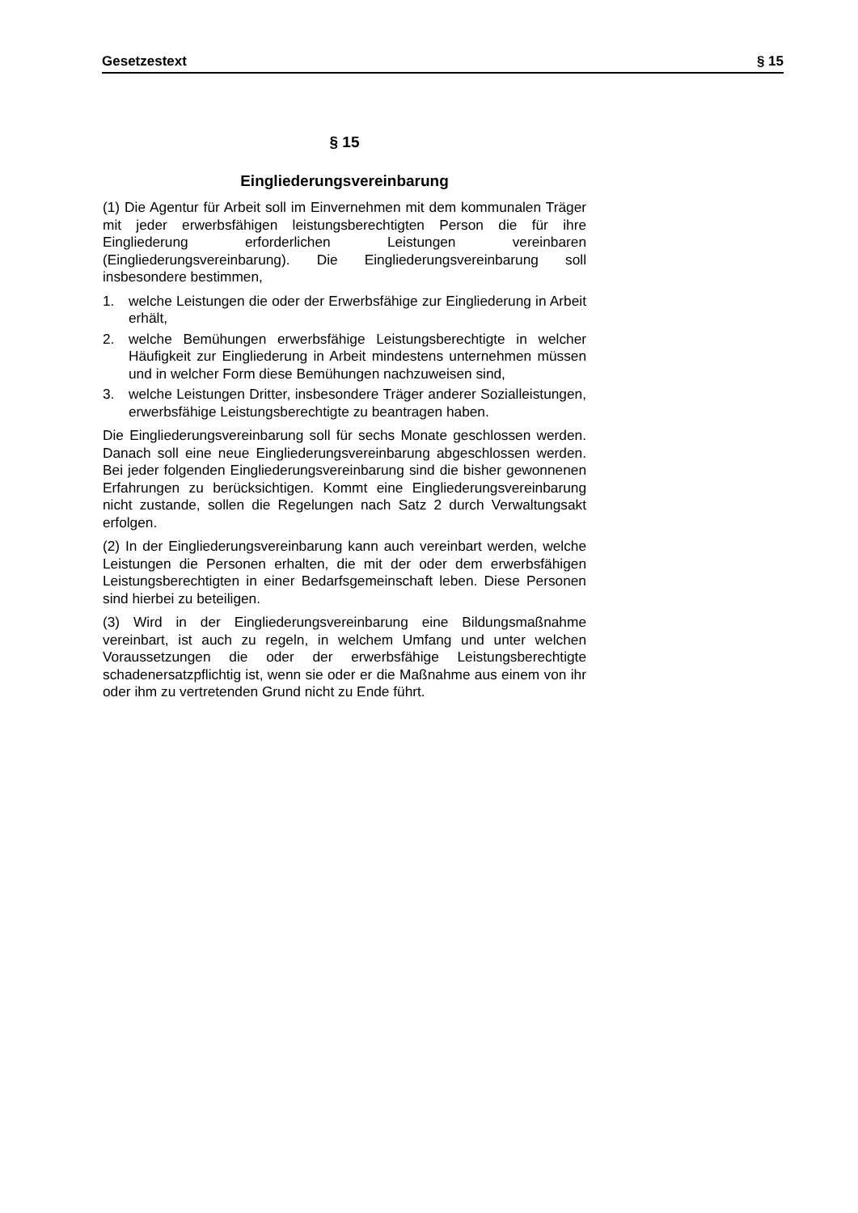Gesetzestext § 15
§ 15
Eingliederungsvereinbarung
(1) Die Agentur für Arbeit soll im Einvernehmen mit dem kommunalen Träger mit jeder erwerbsfähigen leistungsberechtigten Person die für ihre Eingliederung erforderlichen Leistungen vereinbaren (Eingliederungsvereinbarung). Die Eingliederungsvereinbarung soll insbesondere bestimmen,
1. welche Leistungen die oder der Erwerbsfähige zur Eingliederung in Arbeit erhält,
2. welche Bemühungen erwerbsfähige Leistungsberechtigte in welcher Häufigkeit zur Eingliederung in Arbeit mindestens unternehmen müssen und in welcher Form diese Bemühungen nachzuweisen sind,
3. welche Leistungen Dritter, insbesondere Träger anderer Sozialleistungen, erwerbsfähige Leistungsberechtigte zu beantragen haben.
Die Eingliederungsvereinbarung soll für sechs Monate geschlossen werden. Danach soll eine neue Eingliederungsvereinbarung abgeschlossen werden. Bei jeder folgenden Eingliederungsvereinbarung sind die bisher gewonnenen Erfahrungen zu berücksichtigen. Kommt eine Eingliederungsvereinbarung nicht zustande, sollen die Regelungen nach Satz 2 durch Verwaltungsakt erfolgen.
(2) In der Eingliederungsvereinbarung kann auch vereinbart werden, welche Leistungen die Personen erhalten, die mit der oder dem erwerbsfähigen Leistungsberechtigten in einer Bedarfsgemeinschaft leben. Diese Personen sind hierbei zu beteiligen.
(3) Wird in der Eingliederungsvereinbarung eine Bildungsmaßnahme vereinbart, ist auch zu regeln, in welchem Umfang und unter welchen Voraussetzungen die oder der erwerbsfähige Leistungsberechtigte schadenersatzpflichtig ist, wenn sie oder er die Maßnahme aus einem von ihr oder ihm zu vertretenden Grund nicht zu Ende führt.